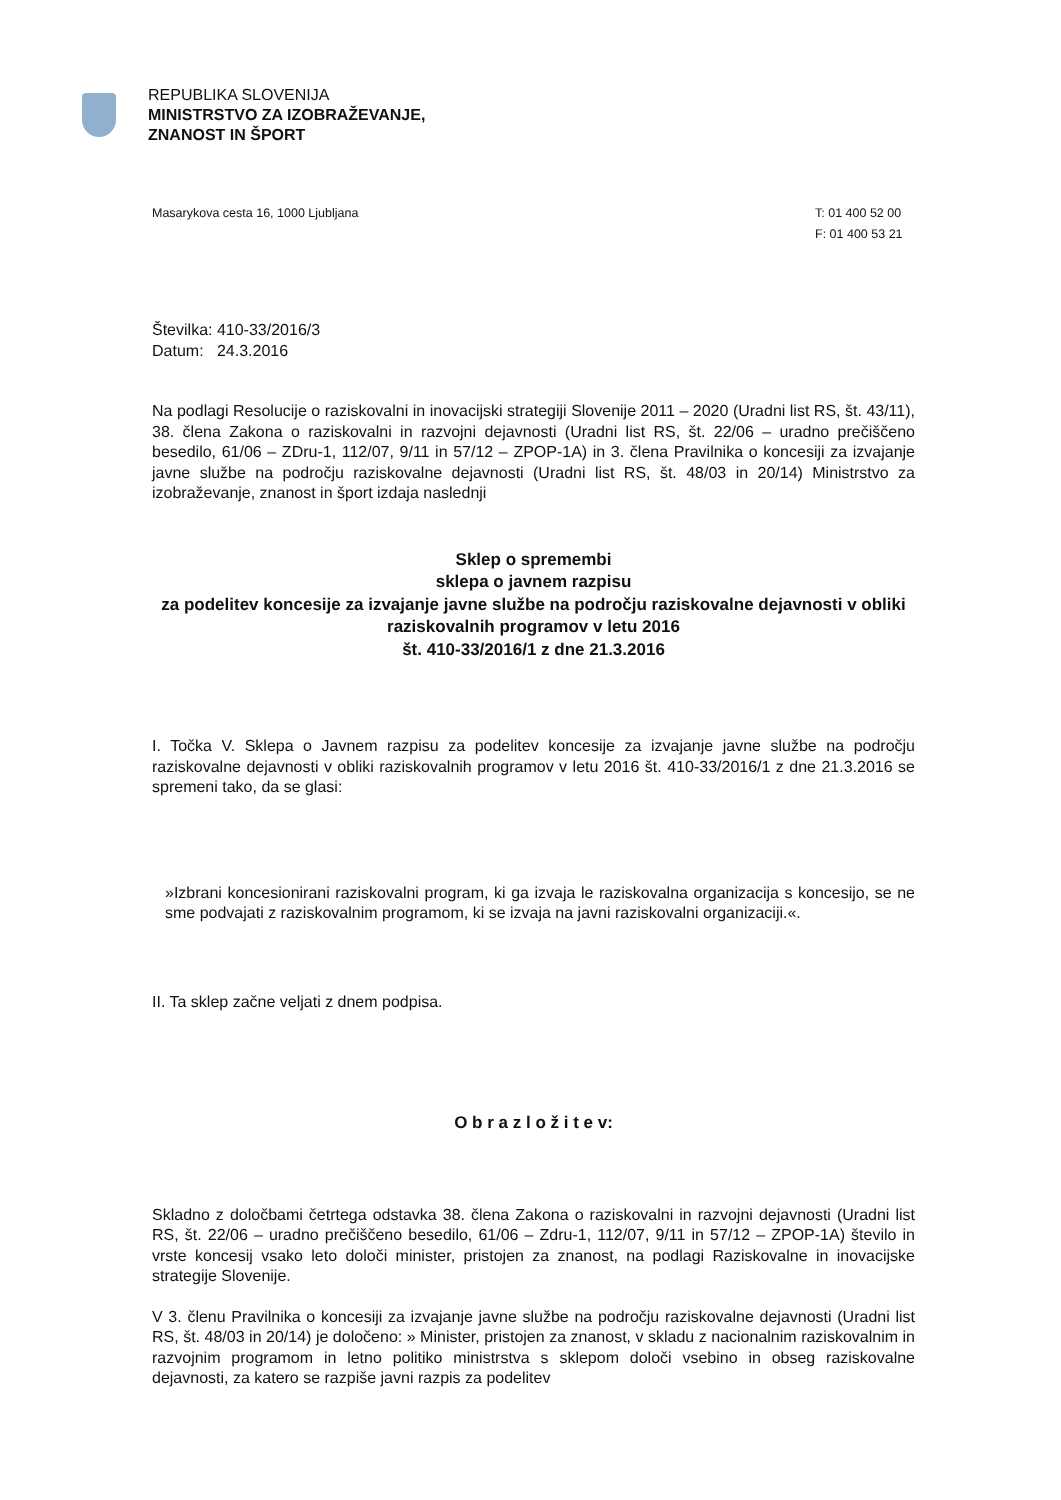REPUBLIKA SLOVENIJA
MINISTRSTVO ZA IZOBRAŽEVANJE,
ZNANOST IN ŠPORT
Masarykova cesta 16, 1000 Ljubljana
T: 01 400 52 00
F: 01 400 53 21
Številka: 410-33/2016/3
Datum: 24.3.2016
Na podlagi Resolucije o raziskovalni in inovacijski strategiji Slovenije 2011 – 2020 (Uradni list RS, št. 43/11), 38. člena Zakona o raziskovalni in razvojni dejavnosti (Uradni list RS, št. 22/06 – uradno prečiščeno besedilo, 61/06 – ZDru-1, 112/07, 9/11 in 57/12 – ZPOP-1A) in 3. člena Pravilnika o koncesiji za izvajanje javne službe na področju raziskovalne dejavnosti (Uradni list RS, št. 48/03 in 20/14) Ministrstvo za izobraževanje, znanost in šport izdaja naslednji
Sklep o spremembi
sklepa o javnem razpisu
za podelitev koncesije za izvajanje javne službe na področju raziskovalne dejavnosti v obliki raziskovalnih programov v letu 2016
št. 410-33/2016/1 z dne 21.3.2016
I. Točka V. Sklepa o Javnem razpisu za podelitev koncesije za izvajanje javne službe na področju raziskovalne dejavnosti v obliki raziskovalnih programov v letu 2016 št. 410-33/2016/1 z dne 21.3.2016 se spremeni tako, da se glasi:
»Izbrani koncesionirani raziskovalni program, ki ga izvaja le raziskovalna organizacija s koncesijo, se ne sme podvajati z raziskovalnim programom, ki se izvaja na javni raziskovalni organizaciji.«.
II. Ta sklep začne veljati z dnem podpisa.
O b r a z l o ž i t e v:
Skladno z določbami četrtega odstavka 38. člena Zakona o raziskovalni in razvojni dejavnosti (Uradni list RS, št. 22/06 – uradno prečiščeno besedilo, 61/06 – Zdru-1, 112/07, 9/11 in 57/12 – ZPOP-1A) število in vrste koncesij vsako leto določi minister, pristojen za znanost, na podlagi Raziskovalne in inovacijske strategije Slovenije.
V 3. členu Pravilnika o koncesiji za izvajanje javne službe na področju raziskovalne dejavnosti (Uradni list RS, št. 48/03 in 20/14) je določeno: » Minister, pristojen za znanost, v skladu z nacionalnim raziskovalnim in razvojnim programom in letno politiko ministrstva s sklepom določi vsebino in obseg raziskovalne dejavnosti, za katero se razpiše javni razpis za podelitev